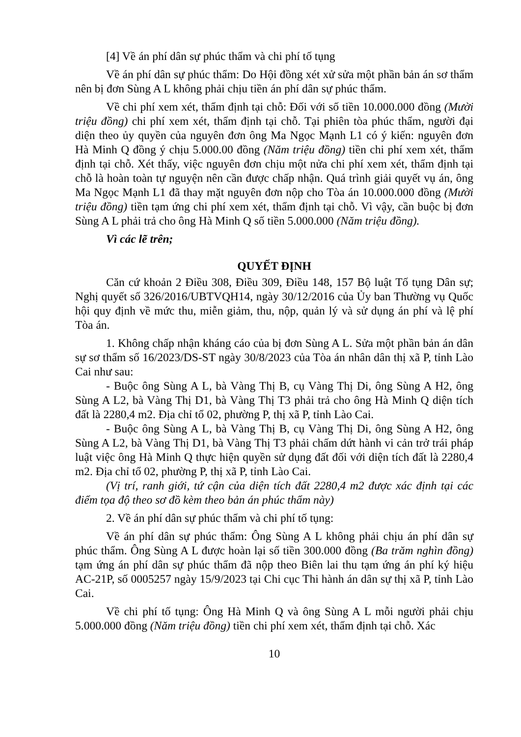[4] Về án phí dân sự phúc thẩm và chi phí tố tụng
Về án phí dân sự phúc thẩm: Do Hội đồng xét xử sửa một phần bản án sơ thẩm nên bị đơn Sùng A L không phải chịu tiền án phí dân sự phúc thẩm.
Về chi phí xem xét, thẩm định tại chỗ: Đối với số tiền 10.000.000 đồng (Mười triệu đồng) chi phí xem xét, thẩm định tại chỗ. Tại phiên tòa phúc thẩm, người đại diện theo ủy quyền của nguyên đơn ông Ma Ngọc Mạnh L1 có ý kiến: nguyên đơn Hà Minh Q đồng ý chịu 5.000.00 đồng (Năm triệu đồng) tiền chi phí xem xét, thẩm định tại chỗ. Xét thấy, việc nguyên đơn chịu một nửa chi phí xem xét, thẩm định tại chỗ là hoàn toàn tự nguyện nên cần được chấp nhận. Quá trình giải quyết vụ án, ông Ma Ngọc Mạnh L1 đã thay mặt nguyên đơn nộp cho Tòa án 10.000.000 đồng (Mười triệu đồng) tiền tạm ứng chi phí xem xét, thẩm định tại chỗ. Vì vậy, cần buộc bị đơn Sùng A L phải trả cho ông Hà Minh Q số tiền 5.000.000 (Năm triệu đồng).
Vì các lẽ trên;
QUYẾT ĐỊNH
Căn cứ khoản 2 Điều 308, Điều 309, Điều 148, 157 Bộ luật Tố tụng Dân sự; Nghị quyết số 326/2016/UBTVQH14, ngày 30/12/2016 của Ủy ban Thường vụ Quốc hội quy định về mức thu, miễn giảm, thu, nộp, quản lý và sử dụng án phí và lệ phí Tòa án.
1. Không chấp nhận kháng cáo của bị đơn Sùng A L. Sửa một phần bản án dân sự sơ thẩm số 16/2023/DS-ST ngày 30/8/2023 của Tòa án nhân dân thị xã P, tỉnh Lào Cai như sau:
- Buộc ông Sùng A L, bà Vàng Thị B, cụ Vàng Thị Di, ông Sùng A H2, ông Sùng A L2, bà Vàng Thị D1, bà Vàng Thị T3 phải trả cho ông Hà Minh Q diện tích đất là 2280,4 m2. Địa chỉ tổ 02, phường P, thị xã P, tỉnh Lào Cai.
- Buộc ông Sùng A L, bà Vàng Thị B, cụ Vàng Thị Di, ông Sùng A H2, ông Sùng A L2, bà Vàng Thị D1, bà Vàng Thị T3 phải chấm dứt hành vi cản trở trái pháp luật việc ông Hà Minh Q thực hiện quyền sử dụng đất đối với diện tích đất là 2280,4 m2. Địa chỉ tổ 02, phường P, thị xã P, tỉnh Lào Cai.
(Vị trí, ranh giới, tứ cận của diện tích đất 2280,4 m2 được xác định tại các điểm tọa độ theo sơ đồ kèm theo bản án phúc thẩm này)
2. Về án phí dân sự phúc thẩm và chi phí tố tụng:
Về án phí dân sự phúc thẩm: Ông Sùng A L không phải chịu án phí dân sự phúc thẩm. Ông Sùng A L được hoàn lại số tiền 300.000 đồng (Ba trăm nghìn đồng) tạm ứng án phí dân sự phúc thẩm đã nộp theo Biên lai thu tạm ứng án phí ký hiệu AC-21P, số 0005257 ngày 15/9/2023 tại Chi cục Thi hành án dân sự thị xã P, tỉnh Lào Cai.
Về chi phí tố tụng: Ông Hà Minh Q và ông Sùng A L mỗi người phải chịu 5.000.000 đồng (Năm triệu đồng) tiền chi phí xem xét, thẩm định tại chỗ. Xác
10